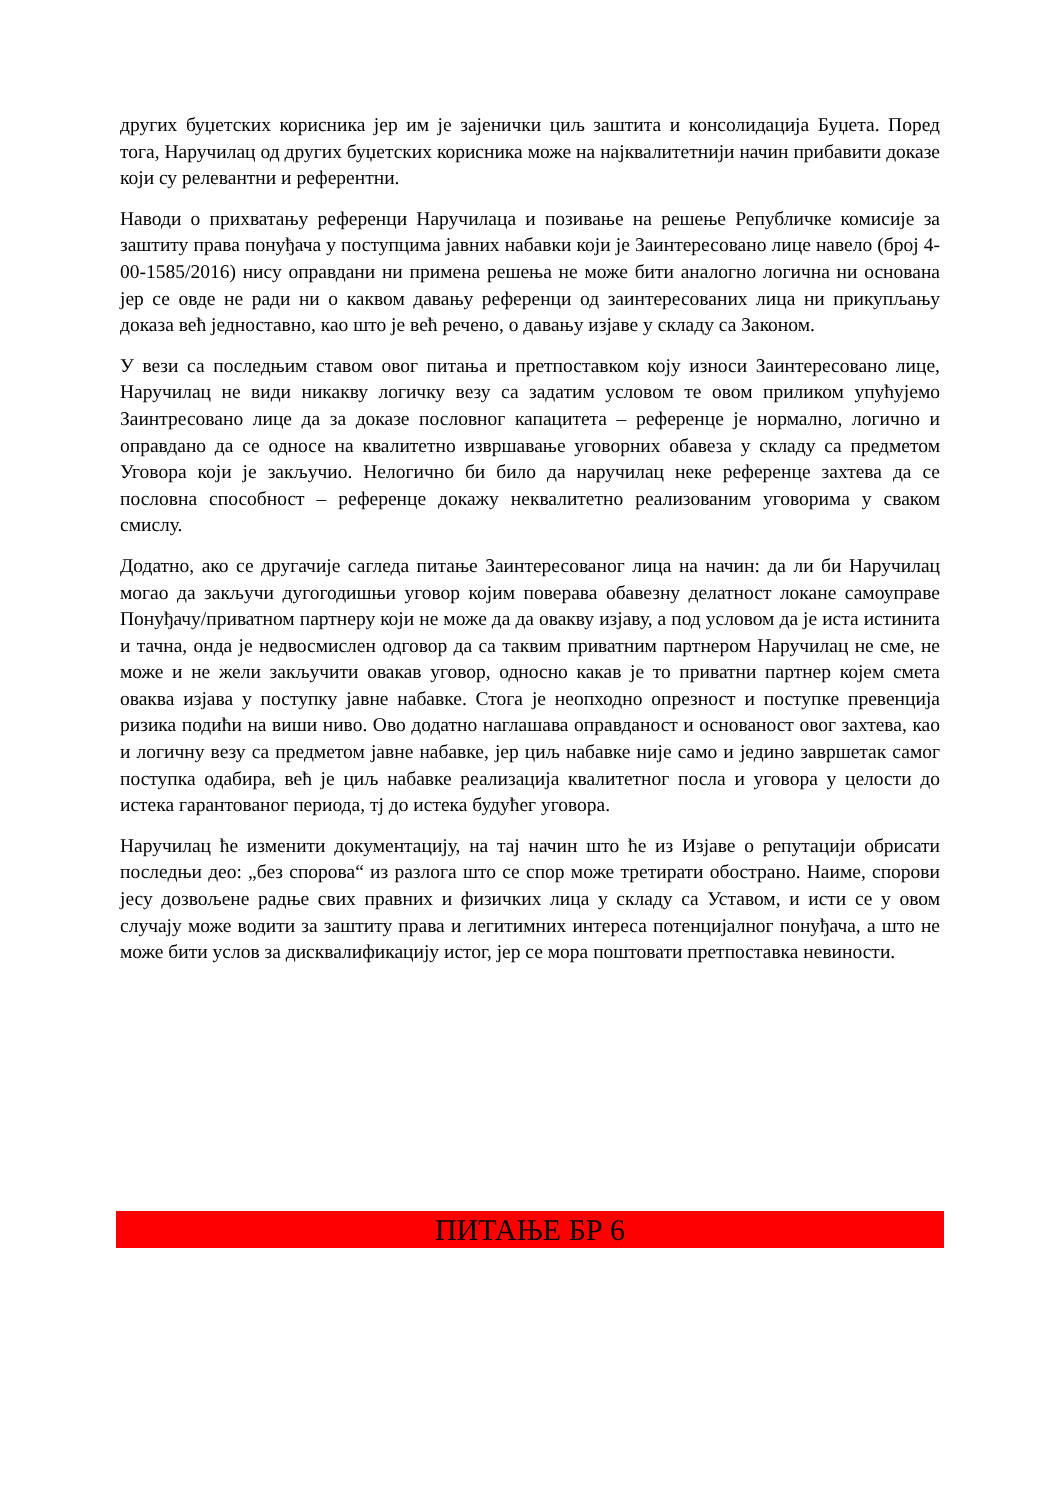других буџетских корисника јер им је зајенички циљ заштита и консолидација Буџета. Поред тога, Наручилац од других буџетских корисника може на најквалитетнији начин прибавити доказе који су релевантни и референтни.
Наводи о прихватању референци Наручилаца и позивање на решење Републичке комисије за заштиту права понуђача у поступцима јавних набавки који је Заинтересовано лице навело (број 4-00-1585/2016) нису оправдани ни примена решења не може бити аналогно логична ни основана јер се овде не ради ни о каквом давању референци од заинтересованих лица ни прикупљању доказа већ једноставно, као што је већ речено, о давању изјаве у складу са Законом.
У вези са последњим ставом овог питања и претпоставком коју износи Заинтересовано лице, Наручилац не види никакву логичку везу са задатим условом те овом приликом упућујемо Заинтресовано лице да за доказе пословног капацитета – референце је нормално, логично и оправдано да се односе на квалитетно извршавање уговорних обавеза у складу са предметом Уговора који је закључио. Нелогично би било да наручилац неке референце захтева да се пословна способност – референце докажу неквалитетно реализованим уговорима у сваком смислу.
Додатно, ако се другачије сагледа питање Заинтересованог лица на начин: да ли би Наручилац могао да закључи дугогодишњи уговор којим поверава обавезну делатност локане самоуправе Понуђачу/приватном партнеру који не може да да овакву изјаву, а под условом да је иста истинита и тачна, онда је недвосмислен одговор да са таквим приватним партнером Наручилац не сме, не може и не жели закључити овакав уговор, односно какав је то приватни партнер којем смета оваква изјава у поступку јавне набавке. Стога је неопходно опрезност и поступке превенција ризика подићи на виши ниво. Ово додатно наглашава оправданост и основаност овог захтева, као и логичну везу са предметом јавне набавке, јер циљ набавке није само и једино завршетак самог поступка одабира, већ је циљ набавке реализација квалитетног посла и уговора у целости до истека гарантованог периода, тј до истека будућег уговора.
Наручилац ће изменити документацију, на тај начин што ће из Изјаве о репутацији обрисати последњи део: „без спорова“ из разлога што се спор може третирати обострано. Наиме, спорови јесу дозвољене радње свих правних и физичких лица у складу са Уставом, и исти се у овом случају може водити за заштиту права и легитимних интереса потенцијалног понуђача, а што не може бити услов за дисквалификацију истог, јер се мора поштовати претпоставка невиности.
ПИТАЊЕ БР 6